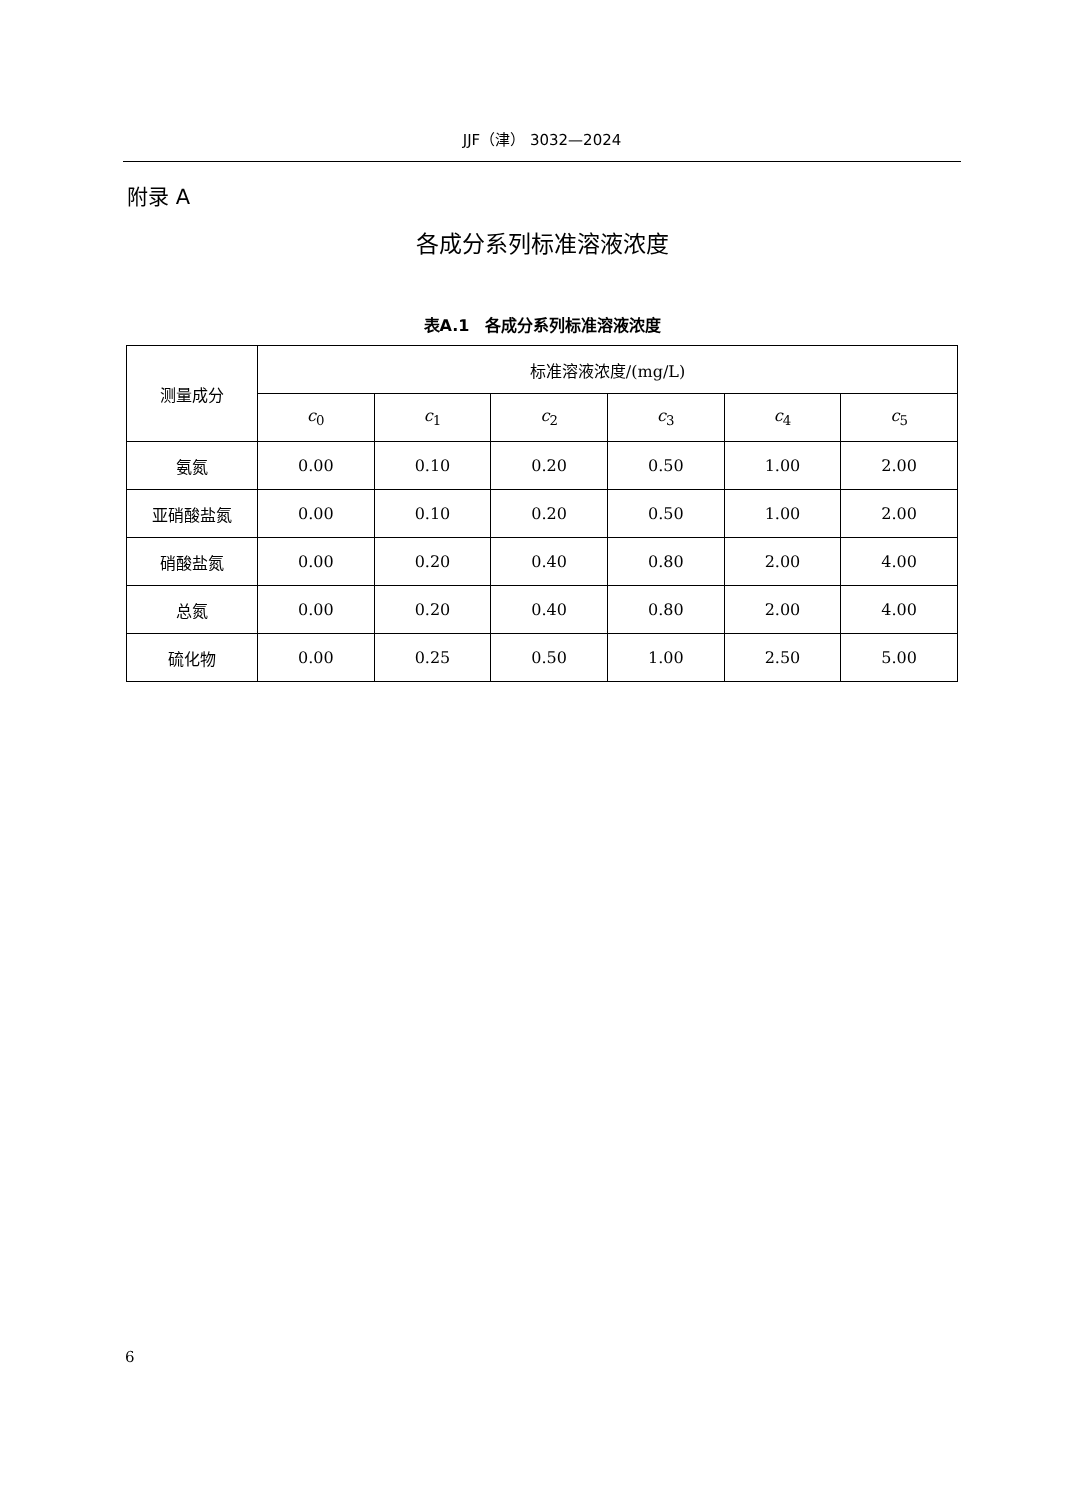JJF（津） 3032—2024
附录 A
各成分系列标准溶液浓度
表A.1　各成分系列标准溶液浓度
| 测量成分 | 标准溶液浓度/(mg/L) | | | | | |
| --- | --- | --- | --- | --- | --- | --- |
| | c<sub>0</sub> | c<sub>1</sub> | c<sub>2</sub> | c<sub>3</sub> | c<sub>4</sub> | c<sub>5</sub> |
| 氨氮 | 0.00 | 0.10 | 0.20 | 0.50 | 1.00 | 2.00 |
| 亚硝酸盐氮 | 0.00 | 0.10 | 0.20 | 0.50 | 1.00 | 2.00 |
| 硝酸盐氮 | 0.00 | 0.20 | 0.40 | 0.80 | 2.00 | 4.00 |
| 总氮 | 0.00 | 0.20 | 0.40 | 0.80 | 2.00 | 4.00 |
| 硫化物 | 0.00 | 0.25 | 0.50 | 1.00 | 2.50 | 5.00 |
6